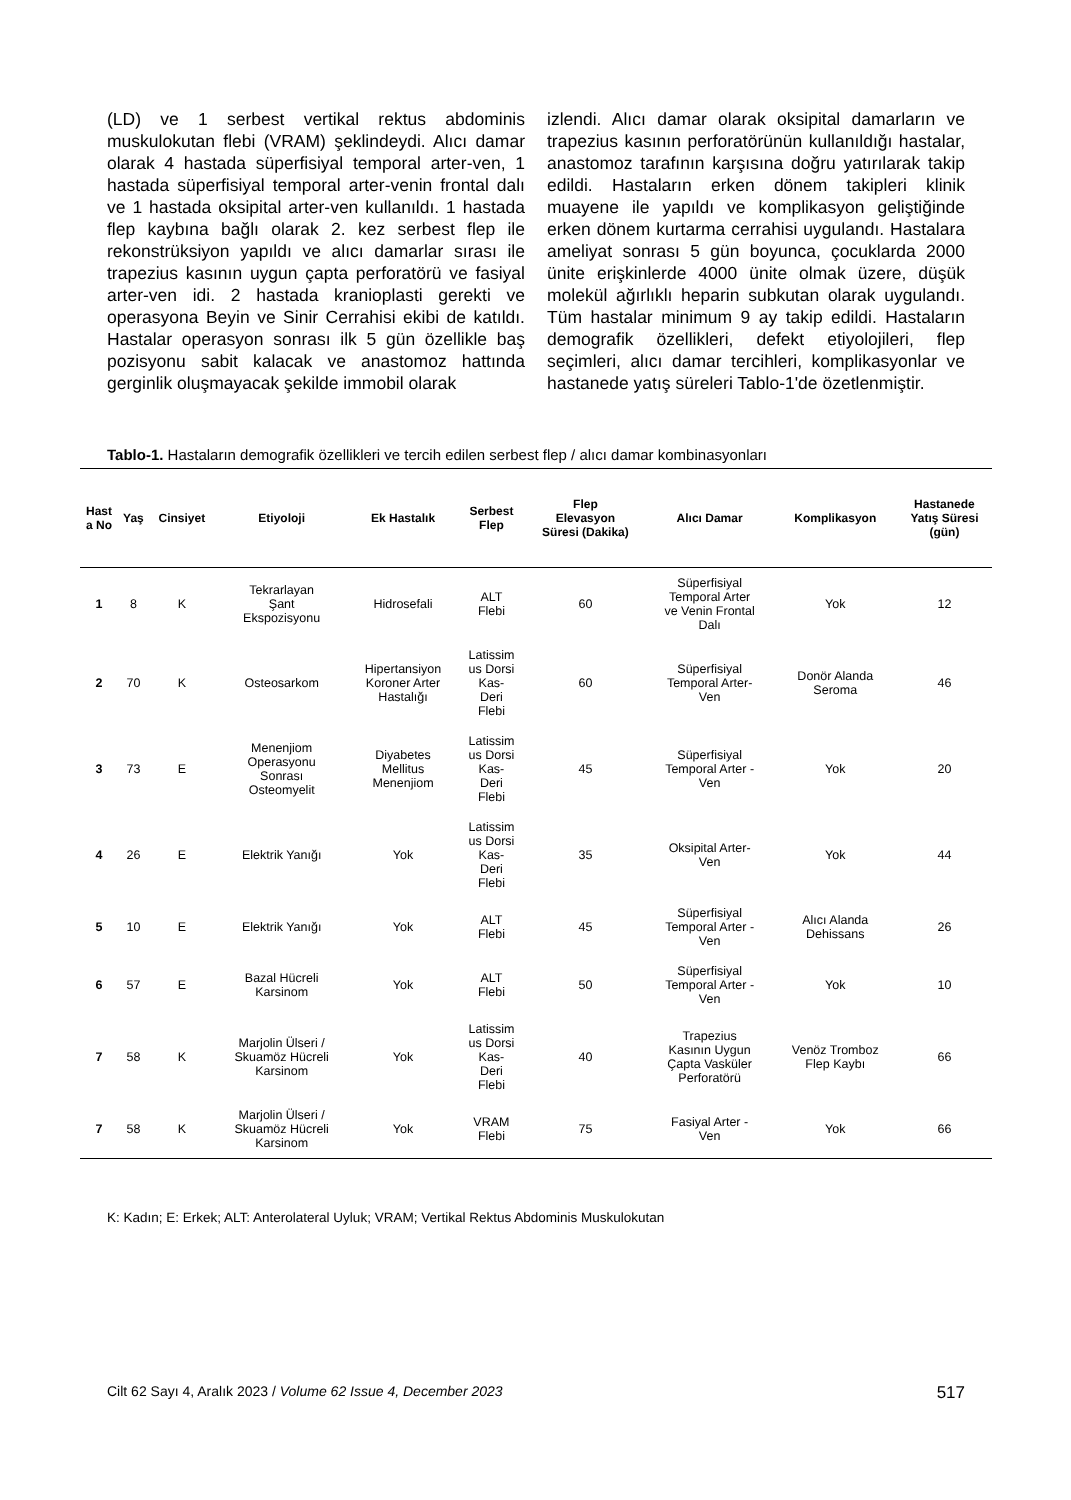(LD) ve 1 serbest vertikal rektus abdominis muskulokutan flebi (VRAM) şeklindeydi. Alıcı damar olarak 4 hastada süperfisiyal temporal arter-ven, 1 hastada süperfisiyal temporal arter-venin frontal dalı ve 1 hastada oksipital arter-ven kullanıldı. 1 hastada flep kaybına bağlı olarak 2. kez serbest flep ile rekonstrüksiyon yapıldı ve alıcı damarlar sırası ile trapezius kasının uygun çapta perforatörü ve fasiyal arter-ven idi. 2 hastada kranioplasti gerekti ve operasyona Beyin ve Sinir Cerrahisi ekibi de katıldı. Hastalar operasyon sonrası ilk 5 gün özellikle baş pozisyonu sabit kalacak ve anastomoz hattında gerginlik oluşmayacak şekilde immobil olarak
izlendi. Alıcı damar olarak oksipital damarların ve trapezius kasının perforatörünün kullanıldığı hastalar, anastomoz tarafının karşısına doğru yatırılarak takip edildi. Hastaların erken dönem takipleri klinik muayene ile yapıldı ve komplikasyon geliştiğinde erken dönem kurtarma cerrahisi uygulandı. Hastalara ameliyat sonrası 5 gün boyunca, çocuklarda 2000 ünite erişkinlerde 4000 ünite olmak üzere, düşük molekül ağırlıklı heparin subkutan olarak uygulandı. Tüm hastalar minimum 9 ay takip edildi. Hastaların demografik özellikleri, defekt etiyolojileri, flep seçimleri, alıcı damar tercihleri, komplikasyonlar ve hastanede yatış süreleri Tablo-1'de özetlenmiştir.
Tablo-1. Hastaların demografik özellikleri ve tercih edilen serbest flep / alıcı damar kombinasyonları
| Hast a No | Yaş | Cinsiyet | Etiyoloji | Ek Hastalık | Serbest Flep | Flep Elevasyon Süresi (Dakika) | Alıcı Damar | Komplikasyon | Hastanede Yatış Süresi (gün) |
| --- | --- | --- | --- | --- | --- | --- | --- | --- | --- |
| 1 | 8 | K | Tekrarlayan Şant Ekspozisyonu | Hidrosefali | ALT Flebi | 60 | Süperfisiyal Temporal Arter ve Venin Frontal Dalı | Yok | 12 |
| 2 | 70 | K | Osteosarkom | Hipertansiyon Koroner Arter Hastalığı | Latissim us Dorsi Kas- Deri Flebi | 60 | Süperfisiyal Temporal Arter- Ven | Donör Alanda Seroma | 46 |
| 3 | 73 | E | Menenjiom Operasyonu Sonrası Osteomyelit | Diyabetes Mellitus Menenjiom | Latissim us Dorsi Kas- Deri Flebi | 45 | Süperfisiyal Temporal Arter - Ven | Yok | 20 |
| 4 | 26 | E | Elektrik Yanığı | Yok | Latissim us Dorsi Kas- Deri Flebi | 35 | Oksipital Arter- Ven | Yok | 44 |
| 5 | 10 | E | Elektrik Yanığı | Yok | ALT Flebi | 45 | Süperfisiyal Temporal Arter - Ven | Alıcı Alanda Dehissans | 26 |
| 6 | 57 | E | Bazal Hücreli Karsinom | Yok | ALT Flebi | 50 | Süperfisiyal Temporal Arter - Ven | Yok | 10 |
| 7 | 58 | K | Marjolin Ülseri / Skuamöz Hücreli Karsinom | Yok | Latissim us Dorsi Kas- Deri Flebi | 40 | Trapezius Kasının Uygun Çapta Vasküler Perforatörü | Venöz Tromboz Flep Kaybı | 66 |
| 7 | 58 | K | Marjolin Ülseri / Skuamöz Hücreli Karsinom | Yok | VRAM Flebi | 75 | Fasiyal Arter - Ven | Yok | 66 |
K: Kadın; E: Erkek; ALT: Anterolateral Uyluk; VRAM; Vertikal Rektus Abdominis Muskulokutan
Cilt 62 Sayı 4, Aralık 2023 / Volume 62 Issue 4, December 2023 517